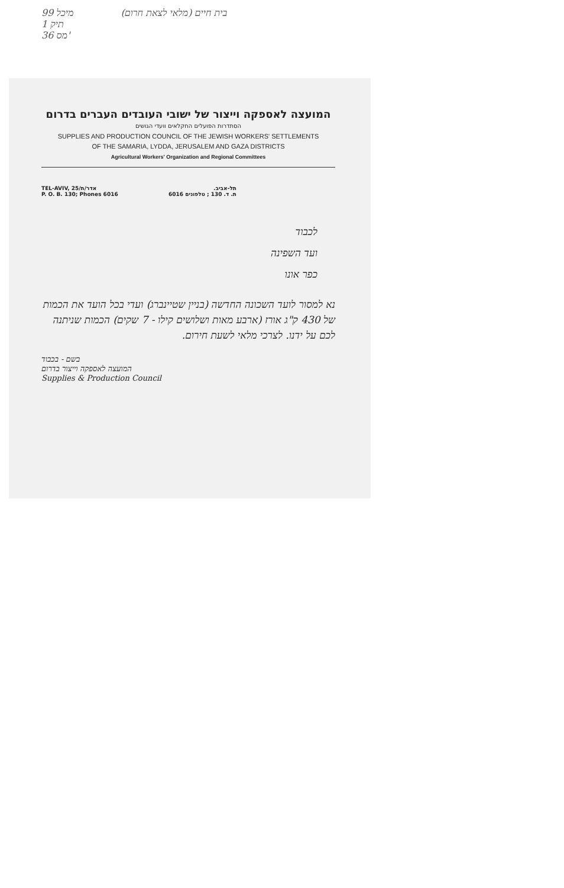99 מיכל
תיק 1
36 מס'
בית חיים (מלאי לצאת חרום)
המועצה לאספקה וייצור של ישובי העובדים העברים בדרום
הסתדרות הפועלים החקלאים וועדי הגושים
SUPPLIES AND PRODUCTION COUNCIL OF THE JEWISH WORKERS' SETTLEMENTS
OF THE SAMARIA, LYDDA, JERUSALEM AND GAZA DISTRICTS
Agricultural Workers' Organization and Regional Committees
TEL-AVIV, 25/אדר/ת
P. O. B. 130; Phones 6016
תל-אביב.
ת. ד. 130 ; טלפונים 6016
לכבוד
ועד השפינה
כפר אונו
נא למסור לועד השכונה החדשה (בניין שטיינברג) ועדי בכל הועד את הכמות של 430 ק"ג אורז (ארבע מאות ושלושים קילו - 7 שקים) הכמות שניתנה לכם על ידנו. לצרכי מלאי לשעת חירום.
בשם - בכבוד
המועצה לאספקה וייצור בדרום
Supplies & Production Council